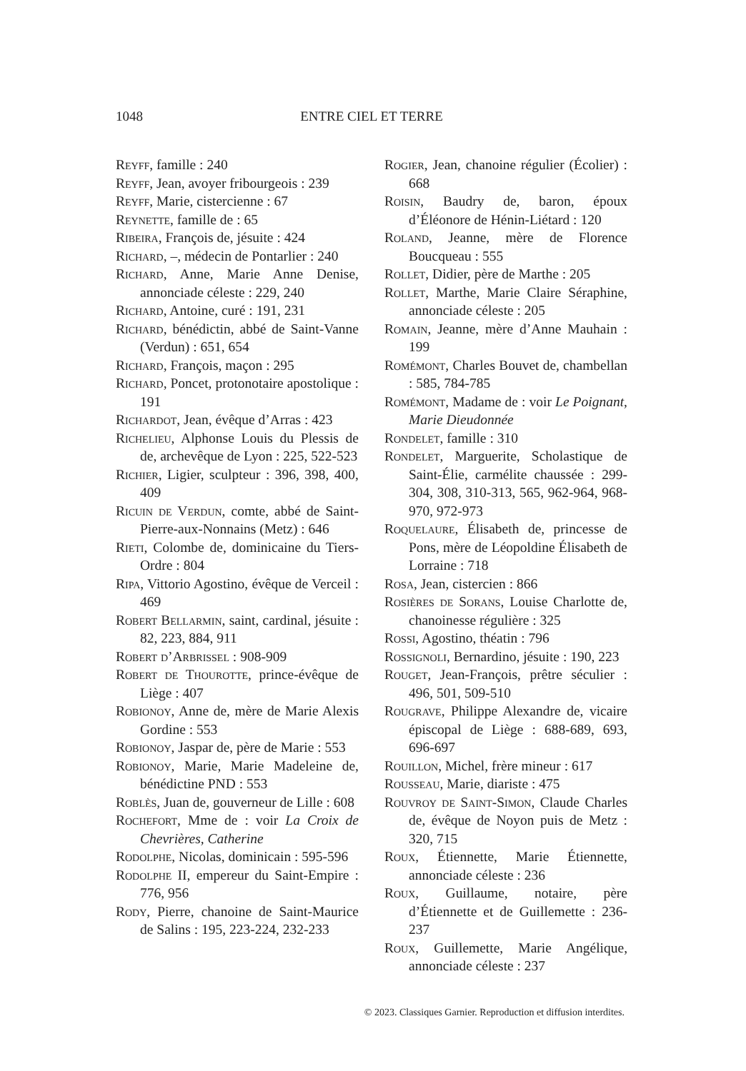1048 ENTRE CIEL ET TERRE
Reyff, famille : 240
Reyff, Jean, avoyer fribourgeois : 239
Reyff, Marie, cistercienne : 67
Reynette, famille de : 65
Ribeira, François de, jésuite : 424
Richard, –, médecin de Pontarlier : 240
Richard, Anne, Marie Anne Denise, annonciade céleste : 229, 240
Richard, Antoine, curé : 191, 231
Richard, bénédictin, abbé de Saint-Vanne (Verdun) : 651, 654
Richard, François, maçon : 295
Richard, Poncet, protonotaire apostolique : 191
Richardot, Jean, évêque d’Arras : 423
Richelieu, Alphonse Louis du Plessis de de, archevêque de Lyon : 225, 522-523
Richier, Ligier, sculpteur : 396, 398, 400, 409
Ricuin de Verdun, comte, abbé de Saint-Pierre-aux-Nonnains (Metz) : 646
Rieti, Colombe de, dominicaine du Tiers-Ordre : 804
Ripa, Vittorio Agostino, évêque de Verceil : 469
Robert Bellarmin, saint, cardinal, jésuite : 82, 223, 884, 911
Robert d’Arbrissel : 908-909
Robert de Thourotte, prince-évêque de Liège : 407
Robionoy, Anne de, mère de Marie Alexis Gordine : 553
Robionoy, Jaspar de, père de Marie : 553
Robionoy, Marie, Marie Madeleine de, bénédictine PND : 553
Roblès, Juan de, gouverneur de Lille : 608
Rochefort, Mme de : voir La Croix de Chevrières, Catherine
Rodolphe, Nicolas, dominicain : 595-596
Rodolphe II, empereur du Saint-Empire : 776, 956
Rody, Pierre, chanoine de Saint-Maurice de Salins : 195, 223-224, 232-233
Rogier, Jean, chanoine régulier (Écolier) : 668
Roisin, Baudry de, baron, époux d’Éléonore de Hénin-Liétard : 120
Roland, Jeanne, mère de Florence Boucqueau : 555
Rollet, Didier, père de Marthe : 205
Rollet, Marthe, Marie Claire Séraphine, annonciade céleste : 205
Romain, Jeanne, mère d’Anne Mauhain : 199
Romémont, Charles Bouvet de, chambellan : 585, 784-785
Romémont, Madame de : voir Le Poignant, Marie Dieudonnée
Rondelet, famille : 310
Rondelet, Marguerite, Scholastique de Saint-Élie, carmélite chaussée : 299-304, 308, 310-313, 565, 962-964, 968-970, 972-973
Roquelaure, Élisabeth de, princesse de Pons, mère de Léopoldine Élisabeth de Lorraine : 718
Rosa, Jean, cistercien : 866
Rosières de Sorans, Louise Charlotte de, chanoinesse régulière : 325
Rossi, Agostino, théatin : 796
Rossignoli, Bernardino, jésuite : 190, 223
Rouget, Jean-François, prêtre séculier : 496, 501, 509-510
Rougrave, Philippe Alexandre de, vicaire épiscopal de Liège : 688-689, 693, 696-697
Rouillon, Michel, frère mineur : 617
Rousseau, Marie, diariste : 475
Rouvroy de Saint-Simon, Claude Charles de, évêque de Noyon puis de Metz : 320, 715
Roux, Étiennette, Marie Étiennette, annonciade céleste : 236
Roux, Guillaume, notaire, père d’Étiennette et de Guillemette : 236-237
Roux, Guillemette, Marie Angélique, annonciade céleste : 237
© 2023. Classiques Garnier. Reproduction et diffusion interdites.